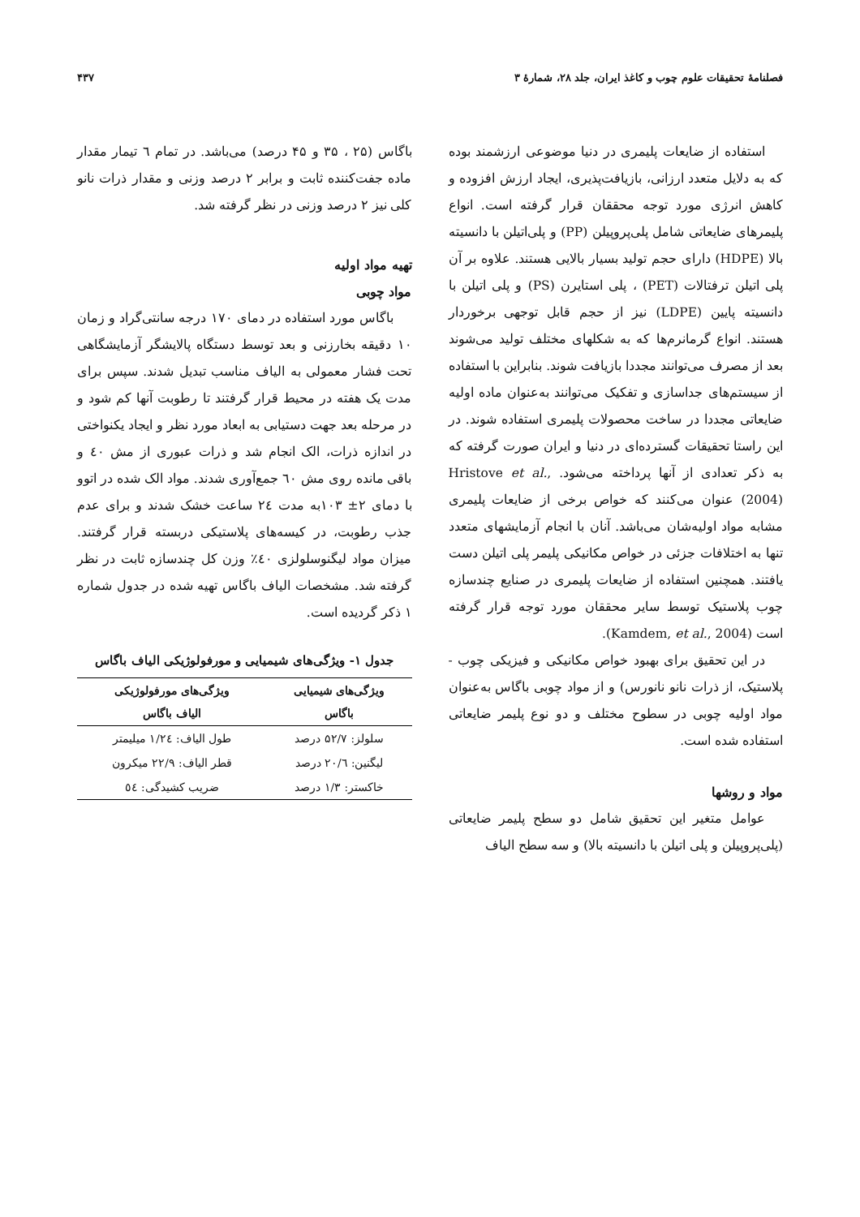فصلنامهٔ تحقیقات علوم چوب و کاغذ ایران، جلد ۲۸، شمارهٔ ۳ ۴۳۷
استفاده از ضایعات پلیمری در دنیا موضوعی ارزشمند بوده که به دلایل متعدد ارزانی، بازیافت‌پذیری، ایجاد ارزش افزوده و کاهش انرژی مورد توجه محققان قرار گرفته است. انواع پلیمرهای ضایعاتی شامل پلی‌پروپیلن (PP) و پلی‌اتیلن با دانسیته بالا (HDPE) دارای حجم تولید بسیار بالایی هستند. علاوه بر آن پلی اتیلن ترفتالات (PET) ، پلی استایرن (PS) و پلی اتیلن با دانسیته پایین (LDPE) نیز از حجم قابل توجهی برخوردار هستند. انواع گرمانرم‌ها که به شکلهای مختلف تولید می‌شوند بعد از مصرف می‌توانند مجددا بازیافت شوند. بنابراین با استفاده از سیستم‌های جداسازی و تفکیک می‌توانند به‌عنوان ماده اولیه ضایعاتی مجددا در ساخت محصولات پلیمری استفاده شوند. در این راستا تحقیقات گسترده‌ای در دنیا و ایران صورت گرفته که به ذکر تعدادی از آنها پرداخته می‌شود. Hristove et al., (2004) عنوان می‌کنند که خواص برخی از ضایعات پلیمری مشابه مواد اولیه‌شان می‌باشد. آنان با انجام آزمایشهای متعدد تنها به اختلافات جزئی در خواص مکانیکی پلیمر پلی اتیلن دست یافتند. همچنین استفاده از ضایعات پلیمری در صنایع چندسازه چوب پلاستیک توسط سایر محققان مورد توجه قرار گرفته است (Kamdem, et al., 2004).
در این تحقیق برای بهبود خواص مکانیکی و فیزیکی چوب - پلاستیک، از ذرات نانو نانورس) و از مواد چوبی باگاس به‌عنوان مواد اولیه چوبی در سطوح مختلف و دو نوع پلیمر ضایعاتی استفاده شده است.
مواد و روشها
عوامل متغیر این تحقیق شامل دو سطح پلیمر ضایعاتی (پلی‌پروپیلن و پلی اتیلن با دانسیته بالا) و سه سطح الیاف
باگاس (۲۵ ، ۳۵ و ۴۵ درصد) می‌باشد. در تمام ٦ تیمار مقدار ماده جفت‌کننده ثابت و برابر ۲ درصد وزنی و مقدار ذرات نانو کلی نیز ۲ درصد وزنی در نظر گرفته شد.
تهیه مواد اولیه
مواد چوبی
باگاس مورد استفاده در دمای ۱۷۰ درجه سانتی‌گراد و زمان ۱۰ دقیقه بخارزنی و بعد توسط دستگاه پالایشگر آزمایشگاهی تحت فشار معمولی به الیاف مناسب تبدیل شدند. سپس برای مدت یک هفته در محیط قرار گرفتند تا رطوبت آنها کم شود و در مرحله بعد جهت دستیابی به ابعاد مورد نظر و ایجاد یکنواختی در اندازه ذرات، الک انجام شد و ذرات عبوری از مش ٤٠ و باقی مانده روی مش ٦٠ جمع‌آوری شدند. مواد الک شده در اتوو با دمای ۲± ۱۰۳به مدت ٢٤ ساعت خشک شدند و برای عدم جذب رطوبت، در کیسه‌های پلاستیکی دربسته قرار گرفتند. میزان مواد لیگنوسلولزی ٤٠٪ وزن کل چندسازه ثابت در نظر گرفته شد. مشخصات الیاف باگاس تهیه شده در جدول شماره ۱ ذکر گردیده است.
جدول ۱- ویژگی‌های شیمیایی و مورفولوژیکی الیاف باگاس
| ویژگی‌های شیمیایی باگاس | ویژگی‌های مورفولوژیکی الیاف باگاس |
| --- | --- |
| سلولز: ۵۲/۷ درصد | طول الیاف: ۱/٢٤ میلیمتر |
| لیگنین: ۲۰/٦ درصد | قطر الیاف: ۲۲/۹ میکرون |
| خاکستر: ۱/۳ درصد | ضریب کشیدگی: ٥٤ |